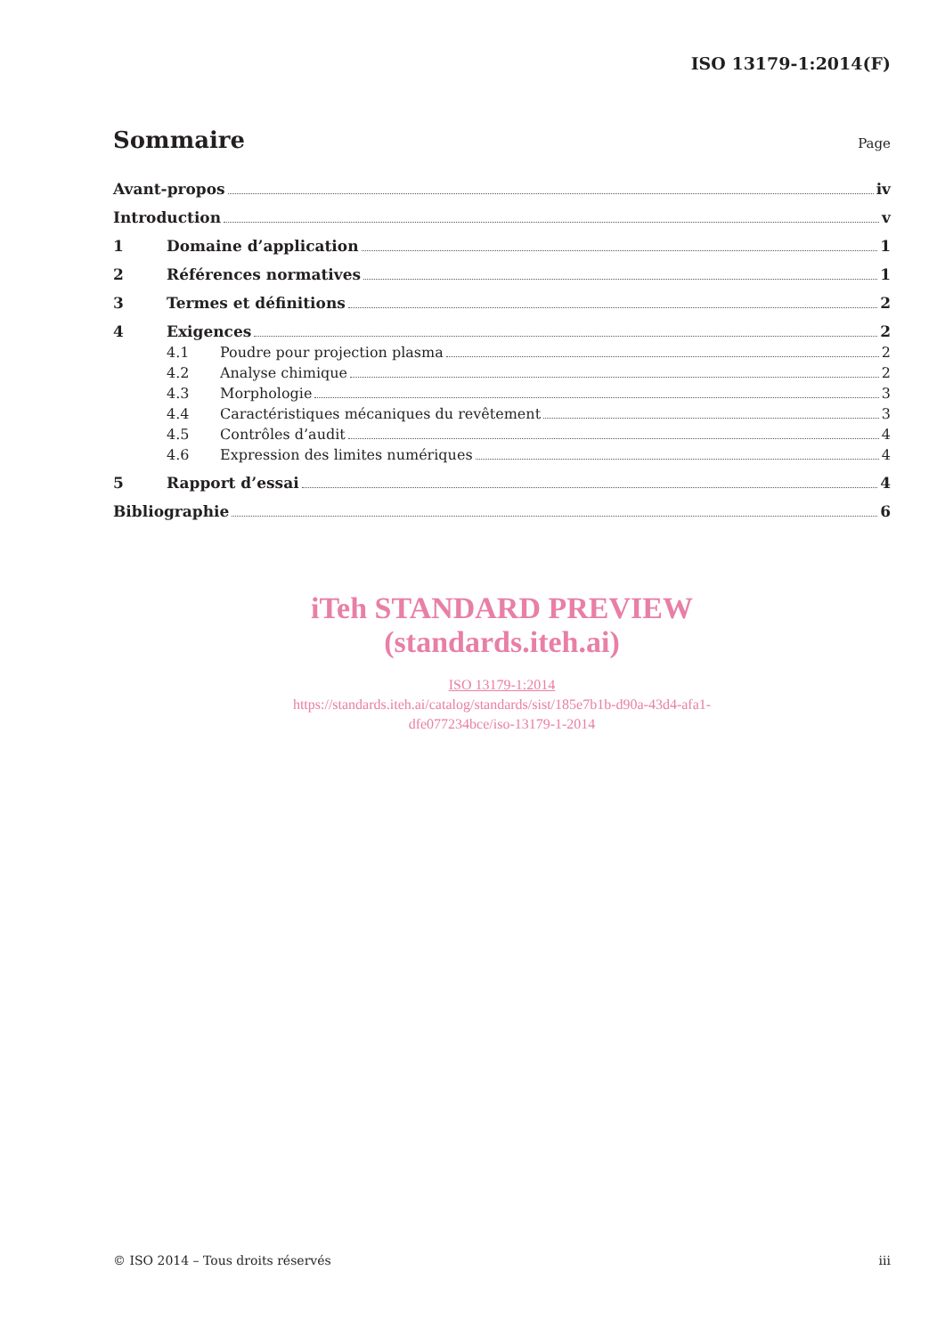ISO 13179-1:2014(F)
Sommaire
Page
Avant-propos iv
Introduction v
1 Domaine d’application 1
2 Références normatives 1
3 Termes et définitions 2
4 Exigences 2
4.1 Poudre pour projection plasma 2
4.2 Analyse chimique 2
4.3 Morphologie 3
4.4 Caractéristiques mécaniques du revêtement 3
4.5 Contrôles d’audit 4
4.6 Expression des limites numériques 4
5 Rapport d’essai 4
Bibliographie 6
iTeh STANDARD PREVIEW
(standards.iteh.ai)
ISO 13179-1:2014
https://standards.iteh.ai/catalog/standards/sist/185e7b1b-d90a-43d4-afa1-
dfe077234bce/iso-13179-1-2014
© ISO 2014 – Tous droits réservés iii